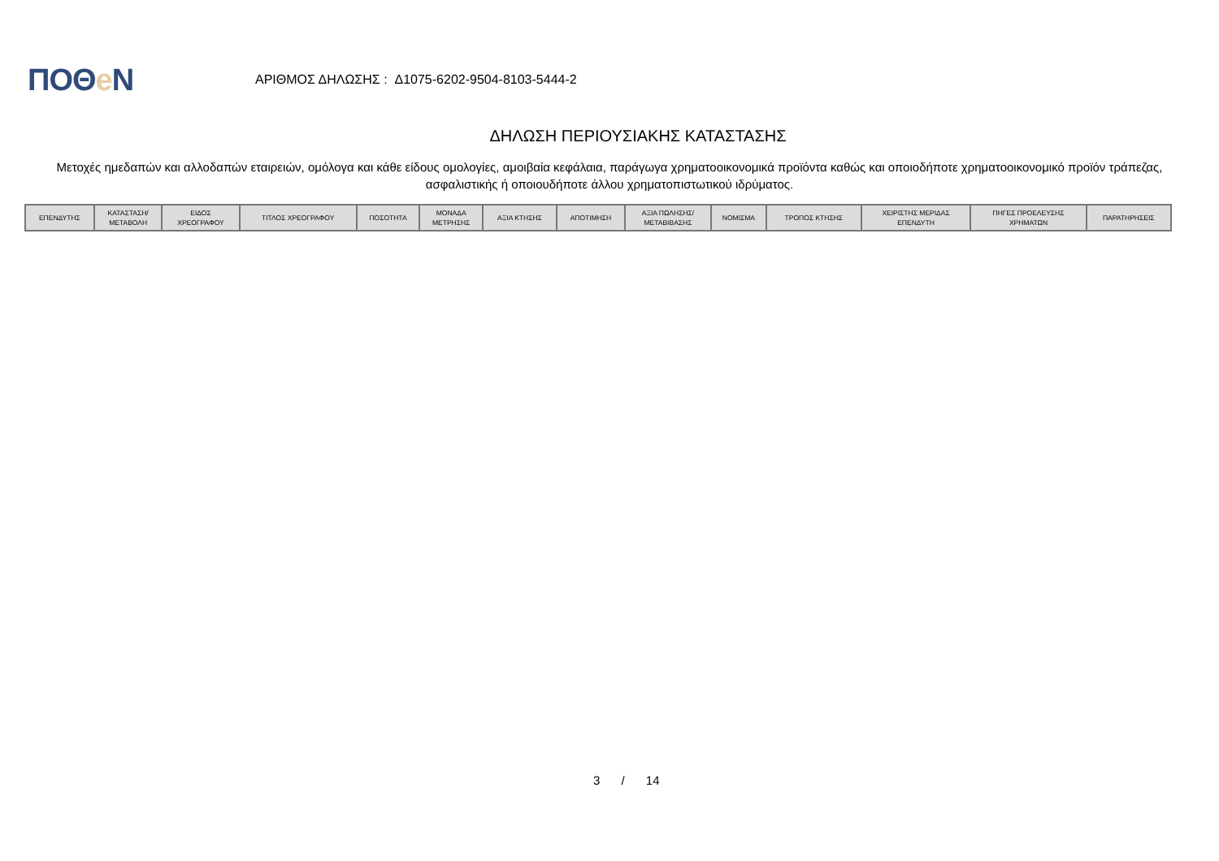ΠΟΘe Ν
ΑΡΙΘΜΟΣ ΔΗΛΩΣΗΣ : Δ1075-6202-9504-8103-5444-2
ΔΗΛΩΣΗ ΠΕΡΙΟΥΣΙΑΚΗΣ ΚΑΤΑΣΤΑΣΗΣ
Μετοχές ημεδαπών και αλλοδαπών εταιρειών, ομόλογα και κάθε είδους ομολογίες, αμοιβαία κεφάλαια, παράγωγα χρηματοοικονομικά προϊόντα καθώς και οποιοδήποτε χρηματοοικονομικό προϊόν τράπεζας, ασφαλιστικής ή οποιουδήποτε άλλου χρηματοπιστωτικού ιδρύματος.
| ΕΠΕΝΔΥΤΗΣ | ΚΑΤΑΣΤΑΣΗ/ ΜΕΤΑΒΟΛΗ | ΕΙΔΟΣ ΧΡΕΟΓΡΑΦΟΥ | ΤΙΤΛΟΣ ΧΡΕΟΓΡΑΦΟΥ | ΠΟΣΟΤΗΤΑ | ΜΟΝΑΔΑ ΜΕΤΡΗΣΗΣ | ΑΞΙΑ ΚΤΗΣΗΣ | ΑΠΟΤΙΜΗΣΗ | ΑΞΙΑ ΠΩΛΗΣΗΣ/ ΜΕΤΑΒΙΒΑΣΗΣ | ΝΟΜΙΣΜΑ | ΤΡΟΠΟΣ ΚΤΗΣΗΣ | ΧΕΙΡΙΣΤΗΣ ΜΕΡΙΔΑΣ ΕΠΕΝΔΥΤΗ | ΠΗΓΕΣ ΠΡΟΕΛΕΥΣΗΣ ΧΡΗΜΑΤΩΝ | ΠΑΡΑΤΗΡΗΣΕΙΣ |
| --- | --- | --- | --- | --- | --- | --- | --- | --- | --- | --- | --- | --- | --- |
3 / 14